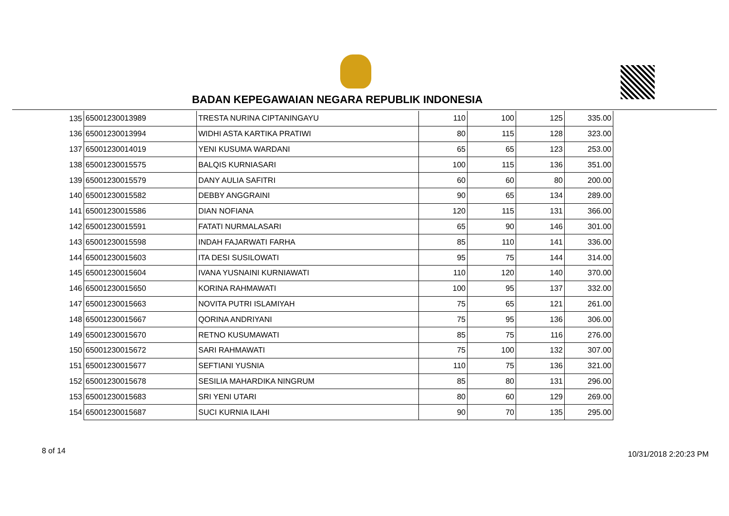BADAN KEPEGAWAIAN NEGARA REPUBLIK INDONESIA
| 135 | 65001230013989 | TRESTA NURINA CIPTANINGAYU | 110 | 100 | 125 | 335.00 |
| 136 | 65001230013994 | WIDHI ASTA KARTIKA PRATIWI | 80 | 115 | 128 | 323.00 |
| 137 | 65001230014019 | YENI KUSUMA WARDANI | 65 | 65 | 123 | 253.00 |
| 138 | 65001230015575 | BALQIS KURNIASARI | 100 | 115 | 136 | 351.00 |
| 139 | 65001230015579 | DANY AULIA SAFITRI | 60 | 60 | 80 | 200.00 |
| 140 | 65001230015582 | DEBBY ANGGRAINI | 90 | 65 | 134 | 289.00 |
| 141 | 65001230015586 | DIAN NOFIANA | 120 | 115 | 131 | 366.00 |
| 142 | 65001230015591 | FATATI NURMALASARI | 65 | 90 | 146 | 301.00 |
| 143 | 65001230015598 | INDAH FAJARWATI FARHA | 85 | 110 | 141 | 336.00 |
| 144 | 65001230015603 | ITA DESI SUSILOWATI | 95 | 75 | 144 | 314.00 |
| 145 | 65001230015604 | IVANA YUSNAINI KURNIAWATI | 110 | 120 | 140 | 370.00 |
| 146 | 65001230015650 | KORINA RAHMAWATI | 100 | 95 | 137 | 332.00 |
| 147 | 65001230015663 | NOVITA PUTRI ISLAMIYAH | 75 | 65 | 121 | 261.00 |
| 148 | 65001230015667 | QORINA ANDRIYANI | 75 | 95 | 136 | 306.00 |
| 149 | 65001230015670 | RETNO KUSUMAWATI | 85 | 75 | 116 | 276.00 |
| 150 | 65001230015672 | SARI RAHMAWATI | 75 | 100 | 132 | 307.00 |
| 151 | 65001230015677 | SEFTIANI YUSNIA | 110 | 75 | 136 | 321.00 |
| 152 | 65001230015678 | SESILIA MAHARDIKA NINGRUM | 85 | 80 | 131 | 296.00 |
| 153 | 65001230015683 | SRI YENI UTARI | 80 | 60 | 129 | 269.00 |
| 154 | 65001230015687 | SUCI KURNIA ILAHI | 90 | 70 | 135 | 295.00 |
8 of 14 10/31/2018 2:20:23 PM